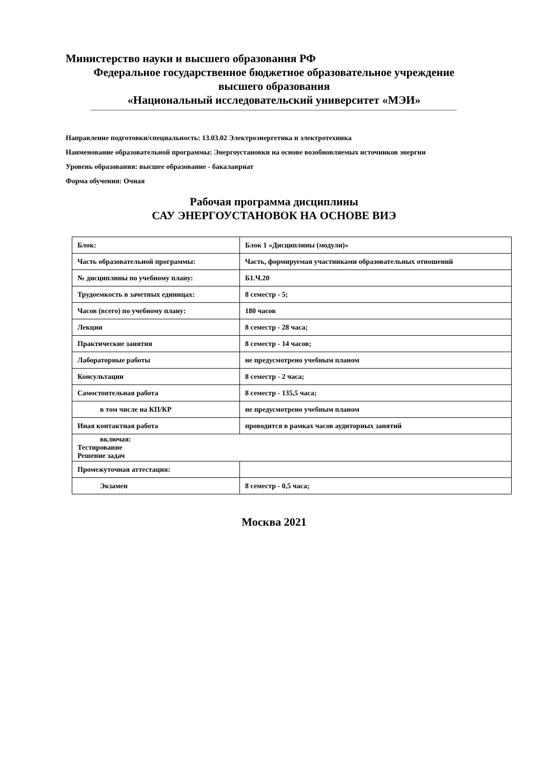Министерство науки и высшего образования РФ
Федеральное государственное бюджетное образовательное учреждение
высшего образования
«Национальный исследовательский университет «МЭИ»
Направление подготовки/специальность: 13.03.02 Электроэнергетика и электротехника
Наименование образовательной программы: Энергоустановки на основе возобновляемых источников энергии
Уровень образования: высшее образование - бакалавриат
Форма обучения: Очная
Рабочая программа дисциплины
САУ ЭНЕРГОУСТАНОВОК НА ОСНОВЕ ВИЭ
| Блок: | Блок 1 «Дисциплины (модули)» |
| Часть образовательной программы: | Часть, формируемая участниками образовательных отношений |
| № дисциплины по учебному плану: | Б1.Ч.20 |
| Трудоемкость в зачетных единицах: | 8 семестр - 5; |
| Часов (всего) по учебному плану: | 180 часов |
| Лекции | 8 семестр - 28 часа; |
| Практические занятия | 8 семестр - 14 часов; |
| Лабораторные работы | не предусмотрено учебным планом |
| Консультации | 8 семестр - 2 часа; |
| Самостоятельная работа | 8 семестр - 135,5 часа; |
| в том числе на КП/КР | не предусмотрено учебным планом |
| Иная контактная работа | проводится в рамках часов аудиторных занятий |
| включая: Тестирование Решение задач | |
| Промежуточная аттестация: | |
| Экзамен | 8 семестр - 0,5 часа; |
Москва 2021